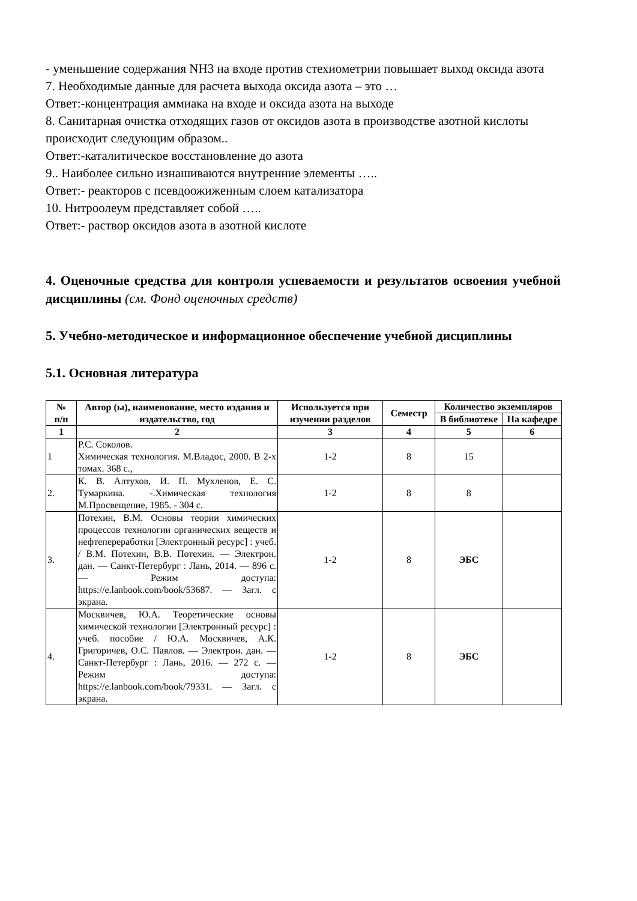- уменьшение содержания NH3 на входе против стехиометрии повышает выход оксида азота
7. Необходимые данные для расчета выхода оксида азота – это …
Ответ:-концентрация аммиака на входе и оксида азота на выходе
8. Санитарная очистка отходящих газов от оксидов азота в производстве азотной кислоты происходит следующим образом..
Ответ:-каталитическое восстановление до азота
9.. Наиболее сильно изнашиваются внутренние элементы …..
Ответ:- реакторов с псевдоожиженным слоем катализатора
10. Нитроолеум представляет собой …..
Ответ:- раствор оксидов азота в азотной кислоте
4. Оценочные средства для контроля успеваемости и результатов освоения учебной дисциплины (см. Фонд оценочных средств)
5. Учебно-методическое и информационное обеспечение учебной дисциплины
5.1. Основная литература
| № п/п | Автор (ы), наименование, место издания и издательство, год | Используется при изучении разделов | Семестр | Количество экземпляров | |
| --- | --- | --- | --- | --- | --- |
| | | | | В библиотеке | На кафедре |
| 1 | 2 | 3 | 4 | 5 | 6 |
| 1 | Р.С. Соколов. Химическая технология. М.Владос, 2000. В 2-х томах. 368 с., | 1-2 | 8 | 15 | |
| 2. | К. В. Алтухов, И. П. Мухленов, Е. С. Тумаркина. -.Химическая технология М.Просвещение, 1985. - 304 с. | 1-2 | 8 | 8 | |
| 3. | Потехин, В.М. Основы теории химических процессов технологии органических веществ и нефтепереработки [Электронный ресурс] : учеб. / В.М. Потехин, В.В. Потехин. — Электрон. дан. — Санкт-Петербург : Лань, 2014. — 896 с. — Режим доступа: https://e.lanbook.com/book/53687. — Загл. с экрана. | 1-2 | 8 | ЭБС | |
| 4. | Москвичев, Ю.А. Теоретические основы химической технологии [Электронный ресурс] : учеб. пособие / Ю.А. Москвичев, А.К. Григоричев, О.С. Павлов. — Электрон. дан. — Санкт-Петербург : Лань, 2016. — 272 с. — Режим доступа: https://e.lanbook.com/book/79331. — Загл. с экрана. | 1-2 | 8 | ЭБС | |